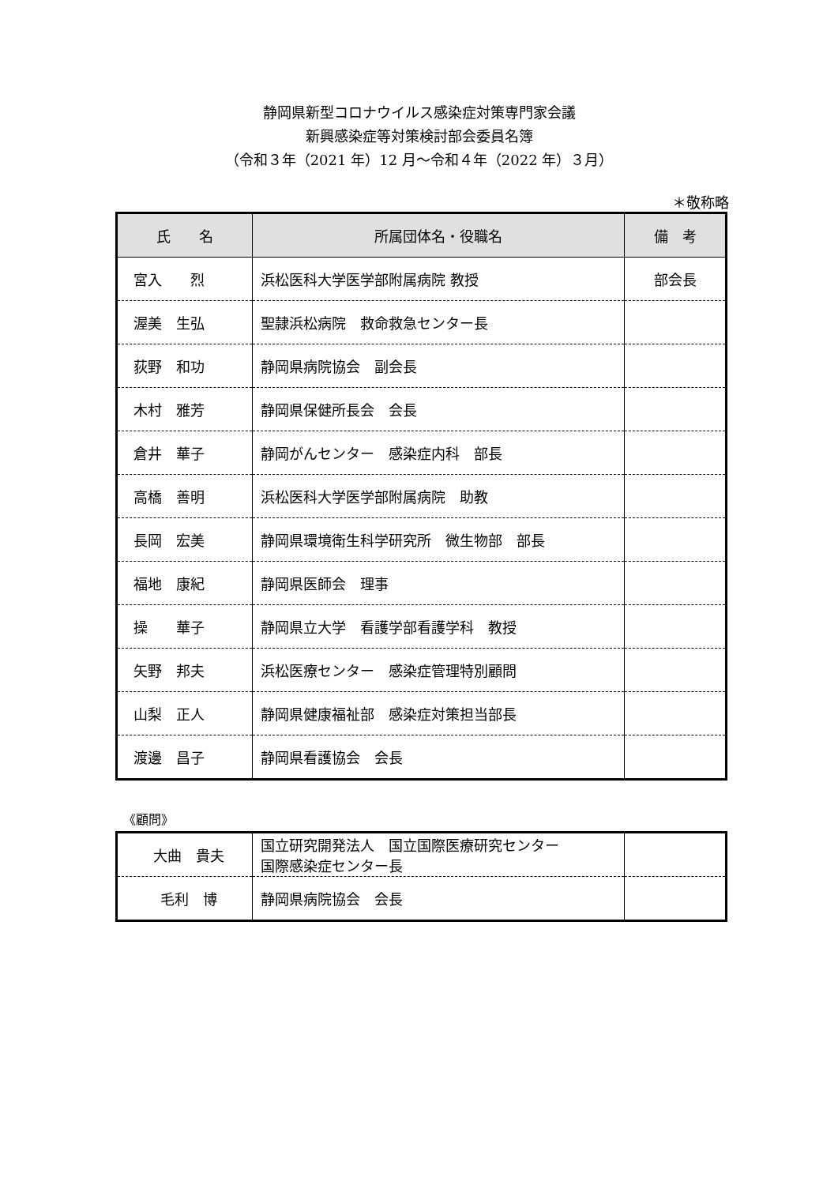静岡県新型コロナウイルス感染症対策専門家会議
新興感染症等対策検討部会委員名簿
（令和３年（2021 年）12 月～令和４年（2022 年）３月）
＊敬称略
| 氏 名 | 所属団体名・役職名 | 備 考 |
| --- | --- | --- |
| 宮入 烈 | 浜松医科大学医学部附属病院 教授 | 部会長 |
| 渥美 生弘 | 聖隷浜松病院 救命救急センター長 | |
| 荻野 和功 | 静岡県病院協会 副会長 | |
| 木村 雅芳 | 静岡県保健所長会 会長 | |
| 倉井 華子 | 静岡がんセンター 感染症内科 部長 | |
| 高橋 善明 | 浜松医科大学医学部附属病院 助教 | |
| 長岡 宏美 | 静岡県環境衛生科学研究所 微生物部 部長 | |
| 福地 康紀 | 静岡県医師会 理事 | |
| 操 華子 | 静岡県立大学 看護学部看護学科 教授 | |
| 矢野 邦夫 | 浜松医療センター 感染症管理特別顧問 | |
| 山梨 正人 | 静岡県健康福祉部 感染症対策担当部長 | |
| 渡邊 昌子 | 静岡県看護協会 会長 | |
《顧問》
| 大曲 貴夫 | 国立研究開発法人 国立国際医療研究センター 国際感染症センター長 | |
| 毛利 博 | 静岡県病院協会 会長 | |